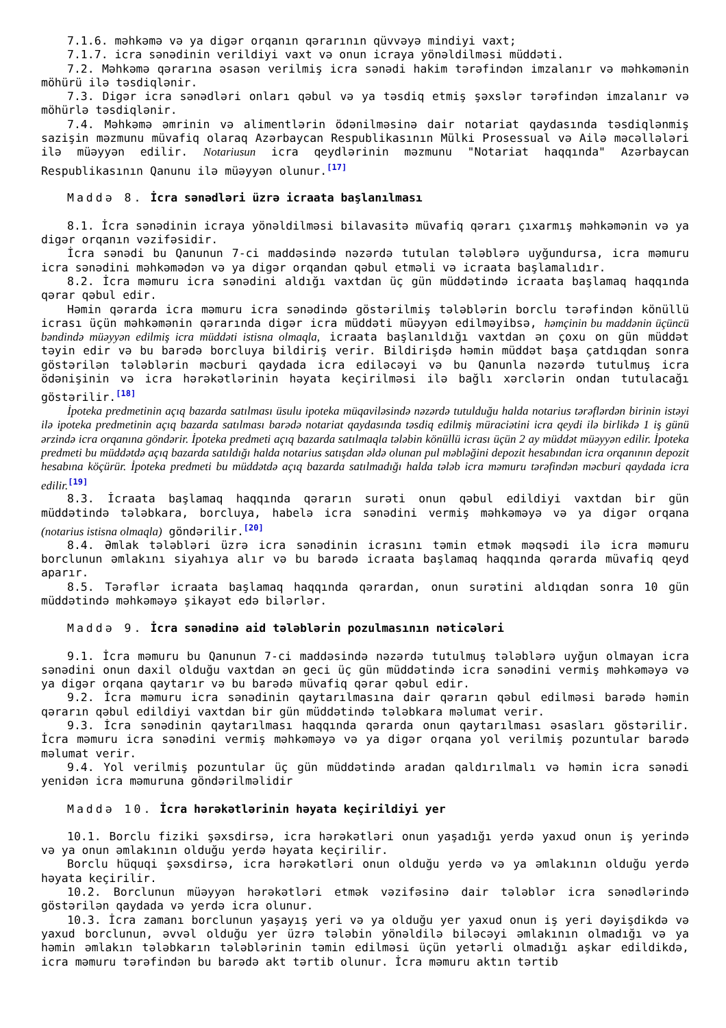7.1.6. məhkəmə və ya digər orqanın qərarının qüvvəyə mindiyi vaxt;
7.1.7. icra sənədinin verildiyi vaxt və onun icraya yönəldilməsi müddəti.
7.2. Məhkəmə qərarına əsasən verilmiş icra sənədi hakim tərəfindən imzalanır və məhkəmənin möhürü ilə təsdiqlənir.
7.3. Digər icra sənədləri onları qəbul və ya təsdiq etmiş şəxslər tərəfindən imzalanır və möhürlə təsdiqlənir.
7.4. Məhkəmə əmrinin və alimentlərin ödənilməsinə dair notariat qaydasında təsdiqlənmiş sazişin məzmunu müvafiq olaraq Azərbaycan Respublikasının Mülki Prosessual və Ailə məcəllələri ilə müəyyən edilir. Notariusun icra qeydlərinin məzmunu "Notariat haqqında" Azərbaycan Respublikasının Qanunu ilə müəyyən olunur.<sup>[17]</sup>
Maddə 8. İcra sənədləri üzrə icraata başlanılması
8.1. İcra sənədinin icraya yönəldilməsi bilavasitə müvafiq qərarı çıxarmış məhkəmənin və ya digər orqanın vəzifəsidir.
İcra sənədi bu Qanunun 7-ci maddəsində nəzərdə tutulan tələblərə uyğundursa, icra məmuru icra sənədini məhkəmədən və ya digər orqandan qəbul etməli və icraata başlamalıdır.
8.2. İcra məmuru icra sənədini aldığı vaxtdan üç gün müddətində icraata başlamaq haqqında qərar qəbul edir.
Həmin qərarda icra məmuru icra sənədində göstərilmiş tələblərin borclu tərəfindən könüllü icrası üçün məhkəmənin qərarında digər icra müddəti müəyyən edilməyibsə, həmçinin bu maddənin üçüncü bəndində müəyyən edilmiş icra müddəti istisna olmaqla, icraata başlanıldığı vaxtdan ən çoxu on gün müddət təyin edir və bu barədə borcluya bildiriş verir. Bildirişdə həmin müddət başa çatdıqdan sonra göstərilən tələblərin məcburi qaydada icra ediləcəyi və bu Qanunla nəzərdə tutulmuş icra ödənişinin və icra hərəkətlərinin həyata keçirilməsi ilə bağlı xərclərin ondan tutulacağı göstərilir.<sup>[18]</sup>
İpoteka predmetinin açıq bazarda satılması üsulu ipoteka müqaviləsində nəzərdə tutulduğu halda notarius tərəflərdən birinin istəyi ilə ipoteka predmetinin açıq bazarda satılması barədə notariat qaydasında təsdiq edilmiş müraciətini icra qeydi ilə birlikdə 1 iş günü ərzində icra orqanına göndərir. İpoteka predmeti açıq bazarda satılmaqla tələbin könüllü icrası üçün 2 ay müddət müəyyən edilir. İpoteka predmeti bu müddətdə açıq bazarda satıldığı halda notarius satışdan əldə olunan pul məbləğini depozit hesabından icra orqanının depozit hesabına köçürür. İpoteka predmeti bu müddətdə açıq bazarda satılmadığı halda tələb icra məmuru tərəfindən məcburi qaydada icra edilir.<sup>[19]</sup>
8.3. İcraata başlamaq haqqında qərarın surəti onun qəbul edildiyi vaxtdan bir gün müddətində tələbkara, borcluya, habelə icra sənədini vermiş məhkəməyə və ya digər orqana (notarius istisna olmaqla) göndərilir.<sup>[20]</sup>
8.4. Əmlak tələbləri üzrə icra sənədinin icrasını təmin etmək məqsədi ilə icra məmuru borclunun əmlakını siyahıya alır və bu barədə icraata başlamaq haqqında qərarda müvafiq qeyd aparır.
8.5. Tərəflər icraata başlamaq haqqında qərardan, onun surətini aldıqdan sonra 10 gün müddətində məhkəməyə şikayət edə bilərlər.
Maddə 9. İcra sənədinə aid tələblərin pozulmasının nəticələri
9.1. İcra məmuru bu Qanunun 7-ci maddəsində nəzərdə tutulmuş tələblərə uyğun olmayan icra sənədini onun daxil olduğu vaxtdan ən geci üç gün müddətində icra sənədini vermiş məhkəməyə və ya digər orqana qaytarır və bu barədə müvafiq qərar qəbul edir.
9.2. İcra məmuru icra sənədinin qaytarılmasına dair qərarın qəbul edilməsi barədə həmin qərarın qəbul edildiyi vaxtdan bir gün müddətində tələbkara məlumat verir.
9.3. İcra sənədinin qaytarılması haqqında qərarda onun qaytarılması əsasları göstərilir. İcra məmuru icra sənədini vermiş məhkəməyə və ya digər orqana yol verilmiş pozuntular barədə məlumat verir.
9.4. Yol verilmiş pozuntular üç gün müddətində aradan qaldırılmalı və həmin icra sənədi yenidən icra məmuruna göndərilməlidir
Maddə 10. İcra hərəkətlərinin həyata keçirildiyi yer
10.1. Borclu fiziki şəxsdirsə, icra hərəkətləri onun yaşadığı yerdə yaxud onun iş yerində və ya onun əmlakının olduğu yerdə həyata keçirilir.
Borclu hüquqi şəxsdirsə, icra hərəkətləri onun olduğu yerdə və ya əmlakının olduğu yerdə həyata keçirilir.
10.2. Borclunun müəyyən hərəkətləri etmək vəzifəsinə dair tələblər icra sənədlərində göstərilən qaydada və yerdə icra olunur.
10.3. İcra zamanı borclunun yaşayış yeri və ya olduğu yer yaxud onun iş yeri dəyişdikdə və yaxud borclunun, əvvəl olduğu yer üzrə tələbin yönəldilə biləcəyi əmlakının olmadığı və ya həmin əmlakın tələbkarın tələblərinin təmin edilməsi üçün yetərli olmadığı aşkar edildikdə, icra məmuru tərəfindən bu barədə akt tərtib olunur. İcra məmuru aktın tərtib